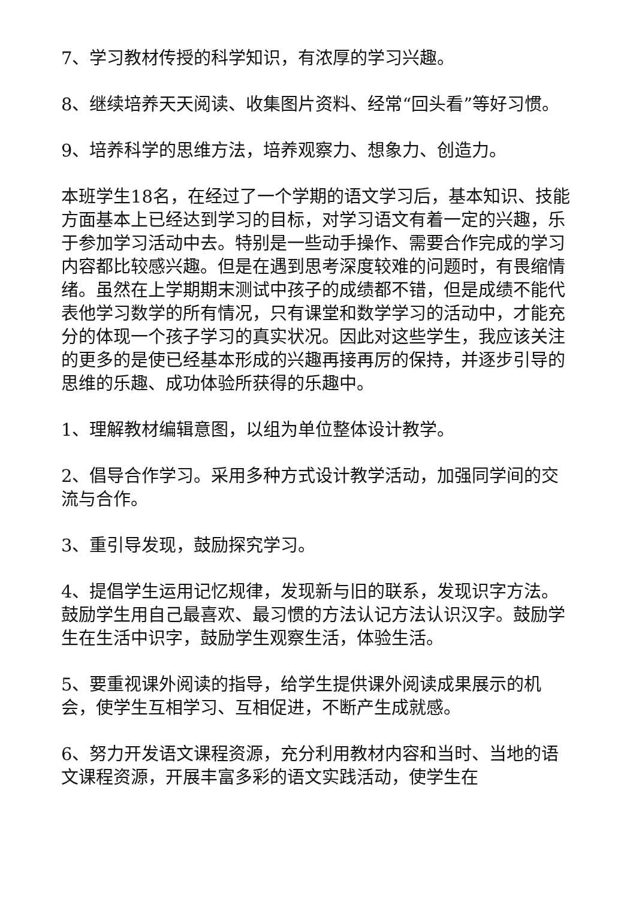7、学习教材传授的科学知识，有浓厚的学习兴趣。
8、继续培养天天阅读、收集图片资料、经常“回头看”等好习惯。
9、培养科学的思维方法，培养观察力、想象力、创造力。
本班学生18名，在经过了一个学期的语文学习后，基本知识、技能方面基本上已经达到学习的目标，对学习语文有着一定的兴趣，乐于参加学习活动中去。特别是一些动手操作、需要合作完成的学习内容都比较感兴趣。但是在遇到思考深度较难的问题时，有畏缩情绪。虽然在上学期期末测试中孩子的成绩都不错，但是成绩不能代表他学习数学的所有情况，只有课堂和数学学习的活动中，才能充分的体现一个孩子学习的真实状况。因此对这些学生，我应该关注的更多的是使已经基本形成的兴趣再接再厉的保持，并逐步引导的思维的乐趣、成功体验所获得的乐趣中。
1、理解教材编辑意图，以组为单位整体设计教学。
2、倡导合作学习。采用多种方式设计教学活动，加强同学间的交流与合作。
3、重引导发现，鼓励探究学习。
4、提倡学生运用记忆规律，发现新与旧的联系，发现识字方法。鼓励学生用自己最喜欢、最习惯的方法认记方法认识汉字。鼓励学生在生活中识字，鼓励学生观察生活，体验生活。
5、要重视课外阅读的指导，给学生提供课外阅读成果展示的机会，使学生互相学习、互相促进，不断产生成就感。
6、努力开发语文课程资源，充分利用教材内容和当时、当地的语文课程资源，开展丰富多彩的语文实践活动，使学生在